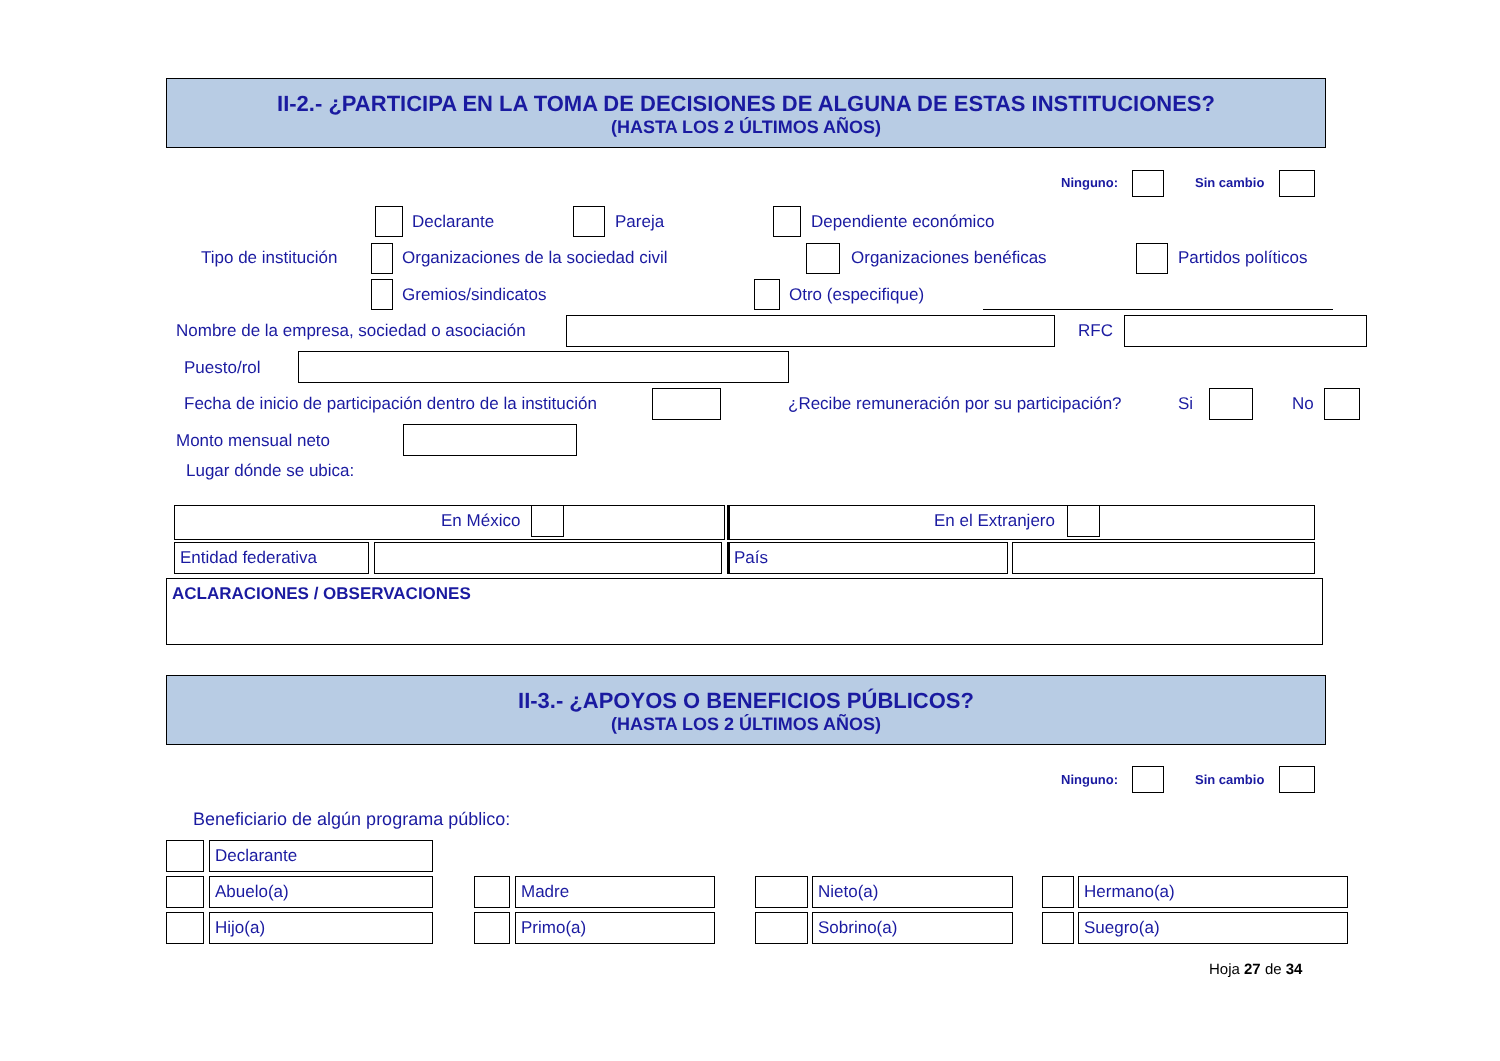II-2.- ¿PARTICIPA EN LA TOMA DE DECISIONES DE ALGUNA DE ESTAS INSTITUCIONES?
(HASTA LOS 2 ÚLTIMOS AÑOS)
Ninguno: Sin cambio
Declarante Pareja Dependiente económico
Tipo de institución Organizaciones de la sociedad civil Organizaciones benéficas Partidos políticos
Gremios/sindicatos Otro (especifique)
Nombre de la empresa, sociedad o asociación RFC
Puesto/rol
Fecha de inicio de participación dentro de la institución ¿Recibe remuneración por su participación? Si No
Monto mensual neto
Lugar dónde se ubica:
En México En el Extranjero
Entidad federativa País
ACLARACIONES / OBSERVACIONES
II-3.- ¿APOYOS O BENEFICIOS PÚBLICOS?
(HASTA LOS 2 ÚLTIMOS AÑOS)
Ninguno: Sin cambio
Beneficiario de algún programa público:
Declarante
Abuelo(a) Madre Nieto(a) Hermano(a)
Hijo(a) Primo(a) Sobrino(a) Suegro(a)
Hoja 27 de 34